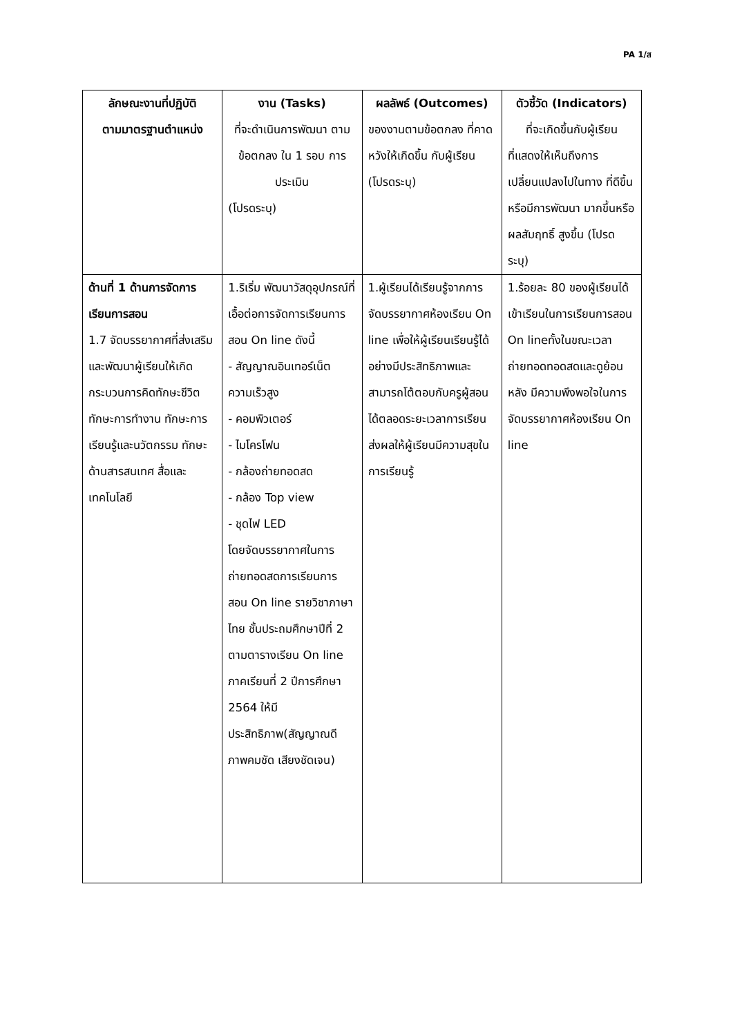PA 1/ส
| ลักษณะงานที่ปฏิบัติ ตามมาตรฐานตำแหน่ง | งาน (Tasks) ที่จะดำเนินการพัฒนา ตามข้อตกลง ใน 1 รอบ การประเมิน (โปรดระบุ) | ผลลัพธ์ (Outcomes) ของงานตามข้อตกลง ที่คาดหวังให้เกิดขึ้น กับผู้เรียน (โปรดระบุ) | ตัวชี้วัด (Indicators) ที่จะเกิดขึ้นกับผู้เรียน ที่แสดงให้เห็นถึงการเปลี่ยนแปลงไปในทาง ที่ดีขึ้นหรือมีการพัฒนา มากขึ้นหรือผลสัมฤทธิ์ สูงขึ้น (โปรดระบุ) |
| --- | --- | --- | --- |
| ด้านที่ 1 ด้านการจัดการเรียนการสอน 1.7 จัดบรรยากาศที่ส่งเสริมและพัฒนาผู้เรียนให้เกิดกระบวนการคิดทักษะชีวิต ทักษะการทำงาน ทักษะการเรียนรู้และนวัตกรรม ทักษะด้านสารสนเทศ สื่อและเทคโนโลยี | 1.ริเริ่ม พัฒนาวัสดุอุปกรณ์ที่เอื้อต่อการจัดการเรียนการสอน On line ดังนี้ - สัญญาณอินเทอร์เน็ตความเร็วสูง - คอมพิวเตอร์ - ไมโครโฟน - กล้องถ่ายทอดสด - กล้อง Top view - ชุดไฟ LED โดยจัดบรรยากาศในการถ่ายทอดสดการเรียนการสอน On line รายวิชาภาษาไทย ชั้นประถมศึกษาปีที่ 2 ตามตารางเรียน On line ภาคเรียนที่ 2 ปีการศึกษา 2564 ให้มีประสิทธิภาพ(สัญญาณดีภาพคมชัด เสียงชัดเจน) | 1.ผู้เรียนได้เรียนรู้จากการจัดบรรยากาศห้องเรียน On line เพื่อให้ผู้เรียนเรียนรู้ได้อย่างมีประสิทธิภาพและสามารถโต้ตอบกับครูผู้สอนได้ตลอดระยะเวลาการเรียน ส่งผลให้ผู้เรียนมีความสุขในการเรียนรู้ | 1.ร้อยละ 80 ของผู้เรียนได้เข้าเรียนในการเรียนการสอน On lineทั้งในขณะเวลาถ่ายทอดทอดสดและดูย้อนหลัง มีความพึงพอใจในการจัดบรรยากาศห้องเรียน On line |